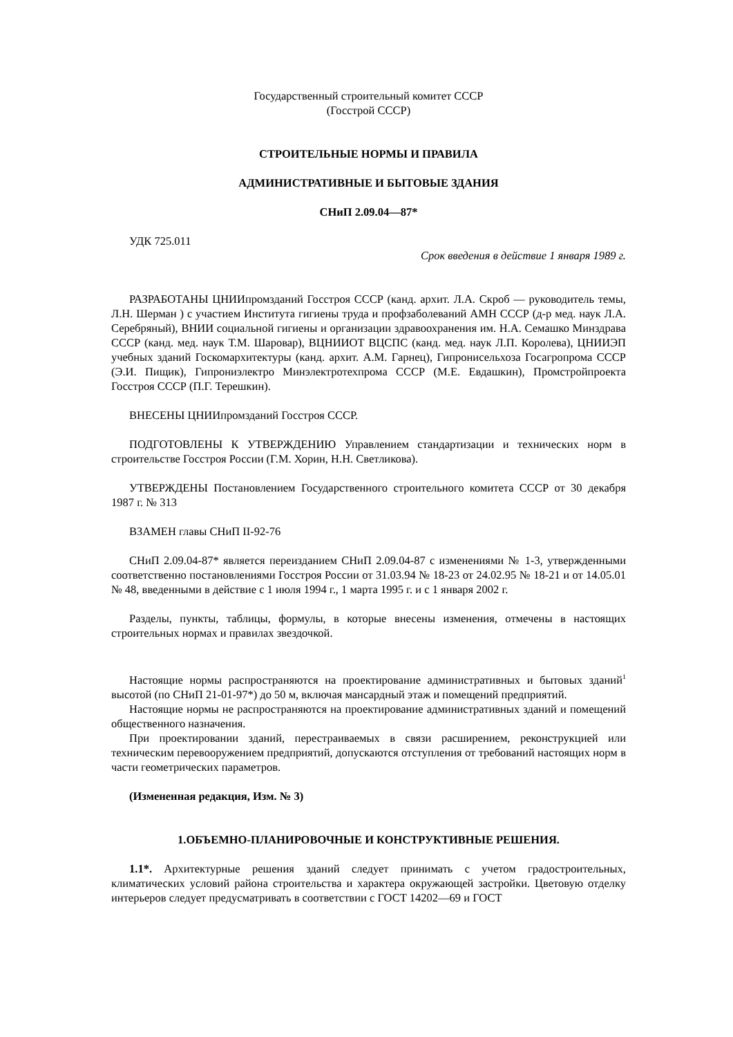Государственный строительный комитет СССР
(Госстрой СССР)
СТРОИТЕЛЬНЫЕ НОРМЫ И ПРАВИЛА
АДМИНИСТРАТИВНЫЕ И БЫТОВЫЕ ЗДАНИЯ
СНиП 2.09.04—87*
УДК 725.011
Срок введения в действие 1 января 1989 г.
РАЗРАБОТАНЫ ЦНИИпромзданий Госстроя СССР (канд. архит. Л.А. Скроб — руководитель темы, Л.Н. Шерман ) с участием Института гигиены труда и профзаболеваний АМН СССР (д-р мед. наук Л.А. Серебряный), ВНИИ социальной гигиены и организации здравоохранения им. Н.А. Семашко Минздрава СССР (канд. мед. наук Т.М. Шаровар), ВЦНИИОТ ВЦСПС (канд. мед. наук Л.П. Королева), ЦНИИЭП учебных зданий Госкомархитектуры (канд. архит. А.М. Гарнец), Гипронисельхоза Госагропрома СССР (Э.И. Пищик), Гипрониэлектро Минэлектротехпрома СССР (М.Е. Евдашкин), Промстройпроекта Госстроя СССР (П.Г. Терешкин).
ВНЕСЕНЫ ЦНИИпромзданий Госстроя СССР.
ПОДГОТОВЛЕНЫ К УТВЕРЖДЕНИЮ Управлением стандартизации и технических норм в строительстве Госстроя России (Г.М. Хорин, Н.Н. Светликова).
УТВЕРЖДЕНЫ Постановлением Государственного строительного комитета СССР от 30 декабря 1987 г. № 313
ВЗАМЕН главы СНиП II-92-76
СНиП 2.09.04-87* является переизданием СНиП 2.09.04-87 с изменениями № 1-3, утвержденными соответственно постановлениями Госстроя России от 31.03.94 № 18-23 от 24.02.95 № 18-21 и от 14.05.01 № 48, введенными в действие с 1 июля 1994 г., 1 марта 1995 г. и с 1 января 2002 г.
Разделы, пункты, таблицы, формулы, в которые внесены изменения, отмечены в настоящих строительных нормах и правилах звездочкой.
Настоящие нормы распространяются на проектирование административных и бытовых зданий<sup>1</sup> высотой (по СНиП 21-01-97*) до 50 м, включая мансардный этаж и помещений предприятий.
Настоящие нормы не распространяются на проектирование административных зданий и помещений общественного назначения.
При проектировании зданий, перестраиваемых в связи расширением, реконструкцией или техническим перевооружением предприятий, допускаются отступления от требований настоящих норм в части геометрических параметров.
(Измененная редакция, Изм. № 3)
1.ОБЪЕМНО-ПЛАНИРОВОЧНЫЕ И КОНСТРУКТИВНЫЕ РЕШЕНИЯ.
1.1*. Архитектурные решения зданий следует принимать с учетом градостроительных, климатических условий района строительства и характера окружающей застройки. Цветовую отделку интерьеров следует предусматривать в соответствии с ГОСТ 14202—69 и ГОСТ